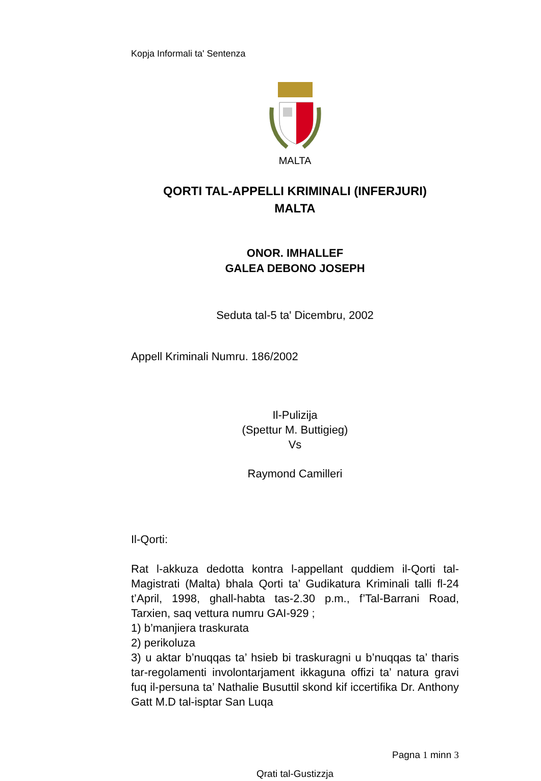Kopja Informali ta' Sentenza
MALTA
QORTI TAL-APPELLI KRIMINALI (INFERJURI)
MALTA
ONOR. IMHALLEF
GALEA DEBONO JOSEPH
Seduta tal-5 ta' Dicembru, 2002
Appell Kriminali Numru. 186/2002
Il-Pulizija
(Spettur M. Buttigieg)
Vs
Raymond Camilleri
Il-Qorti:
Rat l-akkuza dedotta kontra l-appellant quddiem il-Qorti tal-Magistrati (Malta) bhala Qorti ta’ Gudikatura Kriminali talli fl-24 t’April, 1998, ghall-habta tas-2.30 p.m., f’Tal-Barrani Road, Tarxien, saq vettura numru GAI-929 ;
1) b’manjiera traskurata
2) perikoluza
3) u aktar b’nuqqas ta’ hsieb bi traskuragni u b’nuqqas ta’ tharis tar-regolamenti involontarjament ikkaguna offizi ta’ natura gravi fuq il-persuna ta’ Nathalie Busuttil skond kif iccertifika Dr. Anthony Gatt M.D tal-isptar San Luqa
Pagna 1 minn 3
Qrati tal-Gustizzja